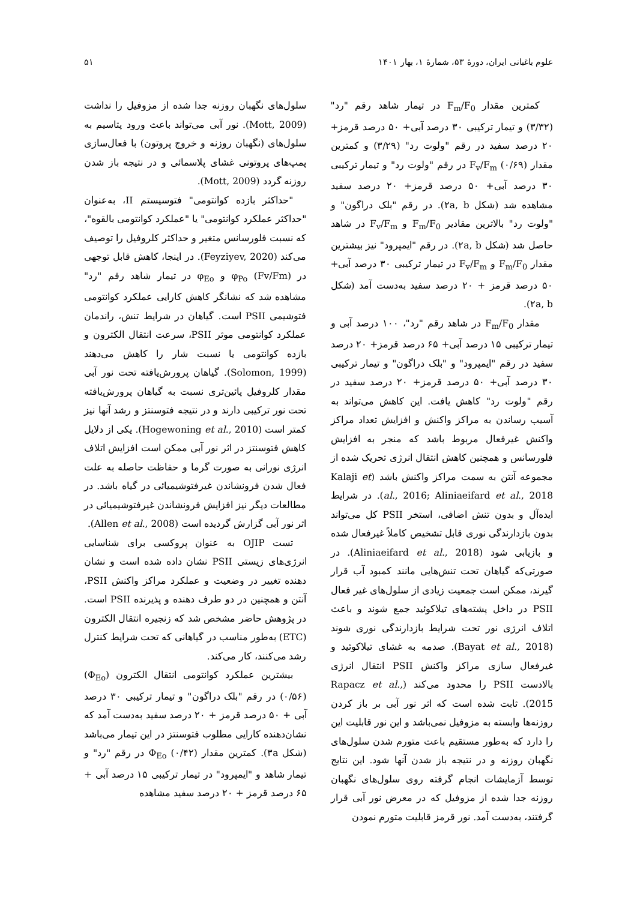علوم باغبانی ایران، دورهٔ ۵۳، شمارهٔ ۱، بهار ۱۴۰۱ ۵۱
کمترین مقدار F<sub>m</sub>/F<sub>0</sub> در تیمار شاهد رقم "رد" (۳/۳۲) و تیمار ترکیبی ۳۰ درصد آبی+ ۵۰ درصد قرمز+ ۲۰ درصد سفید در رقم "ولوت رد" (۳/۲۹) و کمترین مقدار F<sub>v</sub>/F<sub>m</sub> (۰/۶۹) در رقم "ولوت رد" و تیمار ترکیبی ۳۰ درصد آبی+ ۵۰ درصد قرمز+ ۲۰ درصد سفید مشاهده شد (شکل ۲a, b). در رقم "بلک دراگون" و "ولوت رد" بالاترین مقادیر F<sub>m</sub>/F<sub>0</sub> و F<sub>v</sub>/F<sub>m</sub> در شاهد حاصل شد (شکل ۲a, b). در رقم "ایمپرود" نیز بیشترین مقدار F<sub>m</sub>/F<sub>0</sub> و F<sub>v</sub>/F<sub>m</sub> در تیمار ترکیبی ۳۰ درصد آبی+ ۵۰ درصد قرمز + ۲۰ درصد سفید به‌دست آمد (شکل ۲a, b).
مقدار F<sub>m</sub>/F<sub>0</sub> در شاهد رقم "رد"، ۱۰۰ درصد آبی و تیمار ترکیبی ۱۵ درصد آبی+ ۶۵ درصد قرمز+ ۲۰ درصد سفید در رقم "ایمپرود" و "بلک دراگون" و تیمار ترکیبی ۳۰ درصد آبی+ ۵۰ درصد قرمز+ ۲۰ درصد سفید در رقم "ولوت رد" کاهش یافت. این کاهش می‌تواند به آسیب رساندن به مراکز واکنش و افزایش تعداد مراکز واکنش غیرفعال مربوط باشد که منجر به افزایش فلورسانس و همچنین کاهش انتقال انرژی تحریک شده از مجموعه آنتن به سمت مراکز واکنش باشد (Kalaji et al., 2016; Aliniaeifard et al., 2018). در شرایط ایده‌آل و بدون تنش اضافی، استخر PSII کل می‌تواند بدون بازدارندگی نوری قابل تشخیص کاملاً غیرفعال شده و بازیابی شود (Aliniaeifard et al., 2018). در صورتی‌که گیاهان تحت تنش‌هایی مانند کمبود آب قرار گیرند، ممکن است جمعیت زیادی از سلول‌های غیر فعال PSII در داخل پشته‌های تیلاکوئید جمع شوند و باعث اتلاف انرژی نور تحت شرایط بازدارندگی نوری شوند (Bayat et al., 2018). صدمه به غشای تیلاکوئید و غیرفعال سازی مراکز واکنش PSII انتقال انرژی بالادست PSII را محدود می‌کند (Rapacz et al., 2015). ثابت شده است که اثر نور آبی بر باز کردن روزنه‌ها وابسته به مزوفیل نمی‌باشد و این نور قابلیت این را دارد که به‌طور مستقیم باعث متورم شدن سلول‌های نگهبان روزنه و در نتیجه باز شدن آنها شود. این نتایج توسط آزمایشات انجام گرفته روی سلول‌های نگهبان روزنه جدا شده از مزوفیل که در معرض نور آبی قرار گرفتند، به‌دست آمد. نور قرمز قابلیت متورم نمودن
سلول‌های نگهبان روزنه جدا شده از مزوفیل را نداشت (Mott, 2009). نور آبی می‌تواند باعث ورود پتاسیم به سلول‌های (نگهبان روزنه و خروج پروتون) با فعال‌سازی پمپ‌های پروتونی غشای پلاسمائی و در نتیجه باز شدن روزنه گردد (Mott, 2009).
"حداکثر بازده کوانتومی" فتوسیستم II، به‌عنوان "حداکثر عملکرد کوانتومی" یا "عملکرد کوانتومی بالقوه"، که نسبت فلورسانس متغیر و حداکثر کلروفیل را توصیف می‌کند (Feyziyev, 2020). در اینجا، کاهش قابل توجهی در φ<sub>Po</sub> (Fv/Fm) و φ<sub>Eo</sub> در تیمار شاهد رقم "رد" مشاهده شد که نشانگر کاهش کارایی عملکرد کوانتومی فتوشیمی PSII است. گیاهان در شرایط تنش، راندمان عملکرد کوانتومی موثر PSII، سرعت انتقال الکترون و بازده کوانتومی یا نسبت شار را کاهش می‌دهند (Solomon, 1999). گیاهان پرورش‌یافته تحت نور آبی مقدار کلروفیل پائین‌تری نسبت به گیاهان پرورش‌یافته تحت نور ترکیبی دارند و در نتیجه فتوسنتز و رشد آنها نیز کمتر است (Hogewoning et al., 2010). یکی از دلایل کاهش فتوسنتز در اثر نور آبی ممکن است افزایش اتلاف انرژی نورانی به صورت گرما و حفاظت حاصله به علت فعال شدن فرونشاندن غیرفتوشیمیائی در گیاه باشد. در مطالعات دیگر نیز افزایش فرونشاندن غیرفتوشیمیائی در اثر نور آبی گزارش گردیده است (Allen et al., 2008).
تست OJIP به عنوان پروکسی برای شناسایی انرژی‌های زیستی PSII نشان داده شده است و نشان دهنده تغییر در وضعیت و عملکرد مراکز واکنش PSII، آنتن و همچنین در دو طرف دهنده و پذیرنده PSII است. در پژوهش حاضر مشخص شد که زنجیره انتقال الکترون (ETC) به‌طور مناسب در گیاهانی که تحت شرایط کنترل رشد می‌کنند، کار می‌کند.
بیشترین عملکرد کوانتومی انتقال الکترون (Φ<sub>Eo</sub>) (۰/۵۶) در رقم "بلک دراگون" و تیمار ترکیبی ۳۰ درصد آبی + ۵۰ درصد قرمز + ۲۰ درصد سفید به‌دست آمد که نشان‌دهنده کارایی مطلوب فتوسنتز در این تیمار می‌باشد (شکل ۳a). کمترین مقدار Φ<sub>Eo</sub> (۰/۴۲) در رقم "رد" و تیمار شاهد و "ایمپرود" در تیمار ترکیبی ۱۵ درصد آبی + ۶۵ درصد قرمز + ۲۰ درصد سفید مشاهده